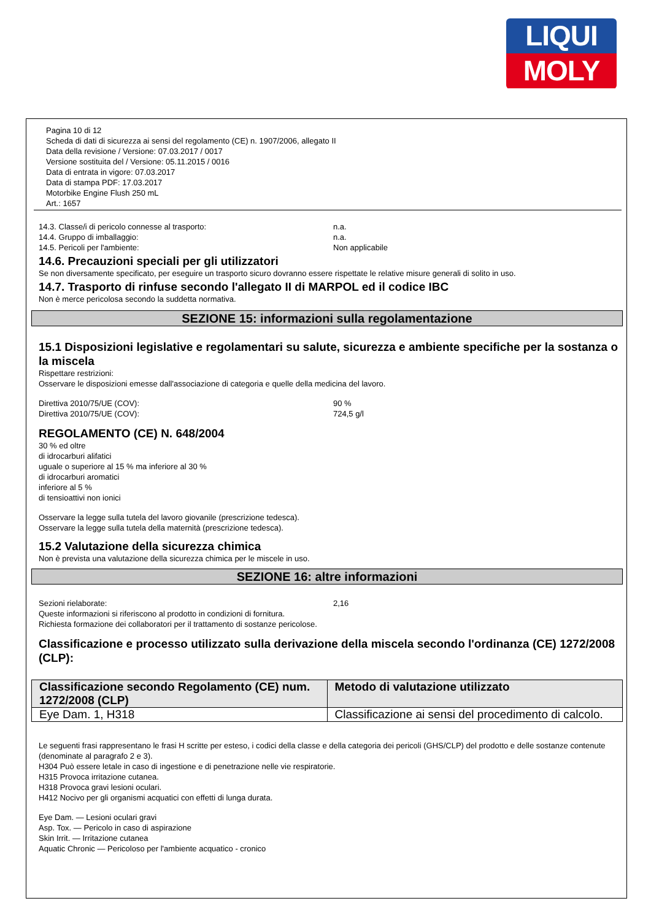LIQUI
MOLY
Pagina 10 di 12
Scheda di dati di sicurezza ai sensi del regolamento (CE) n. 1907/2006, allegato II
Data della revisione / Versione: 07.03.2017 / 0017
Versione sostituita del / Versione: 05.11.2015 / 0016
Data di entrata in vigore: 07.03.2017
Data di stampa PDF: 17.03.2017
Motorbike Engine Flush 250 mL
Art.: 1657
14.3. Classe/i di pericolo connesse al trasporto: n.a.
14.4. Gruppo di imballaggio: n.a.
14.5. Pericoli per l'ambiente: Non applicabile
14.6. Precauzioni speciali per gli utilizzatori
Se non diversamente specificato, per eseguire un trasporto sicuro dovranno essere rispettate le relative misure generali di solito in uso.
14.7. Trasporto di rinfuse secondo l'allegato II di MARPOL ed il codice IBC
Non è merce pericolosa secondo la suddetta normativa.
SEZIONE 15: informazioni sulla regolamentazione
15.1 Disposizioni legislative e regolamentari su salute, sicurezza e ambiente specifiche per la sostanza o la miscela
Rispettare restrizioni:
Osservare le disposizioni emesse dall'associazione di categoria e quelle della medicina del lavoro.
Direttiva 2010/75/UE (COV): 90 %
Direttiva 2010/75/UE (COV): 724,5 g/l
REGOLAMENTO (CE) N. 648/2004
30 % ed oltre
di idrocarburi alifatici
uguale o superiore al 15 % ma inferiore al 30 %
di idrocarburi aromatici
inferiore al 5 %
di tensioattivi non ionici
Osservare la legge sulla tutela del lavoro giovanile (prescrizione tedesca).
Osservare la legge sulla tutela della maternità (prescrizione tedesca).
15.2 Valutazione della sicurezza chimica
Non è prevista una valutazione della sicurezza chimica per le miscele in uso.
SEZIONE 16: altre informazioni
Sezioni rielaborate: 2,16
Queste informazioni si riferiscono al prodotto in condizioni di fornitura.
Richiesta formazione dei collaboratori per il trattamento di sostanze pericolose.
Classificazione e processo utilizzato sulla derivazione della miscela secondo l'ordinanza (CE) 1272/2008 (CLP):
| Classificazione secondo Regolamento (CE) num. 1272/2008 (CLP) | Metodo di valutazione utilizzato |
| --- | --- |
| Eye Dam. 1, H318 | Classificazione ai sensi del procedimento di calcolo. |
Le seguenti frasi rappresentano le frasi H scritte per esteso, i codici della classe e della categoria dei pericoli (GHS/CLP) del prodotto e delle sostanze contenute (denominate al paragrafo 2 e 3).
H304 Può essere letale in caso di ingestione e di penetrazione nelle vie respiratorie.
H315 Provoca irritazione cutanea.
H318 Provoca gravi lesioni oculari.
H412 Nocivo per gli organismi acquatici con effetti di lunga durata.
Eye Dam. — Lesioni oculari gravi
Asp. Tox. — Pericolo in caso di aspirazione
Skin Irrit. — Irritazione cutanea
Aquatic Chronic — Pericoloso per l'ambiente acquatico - cronico